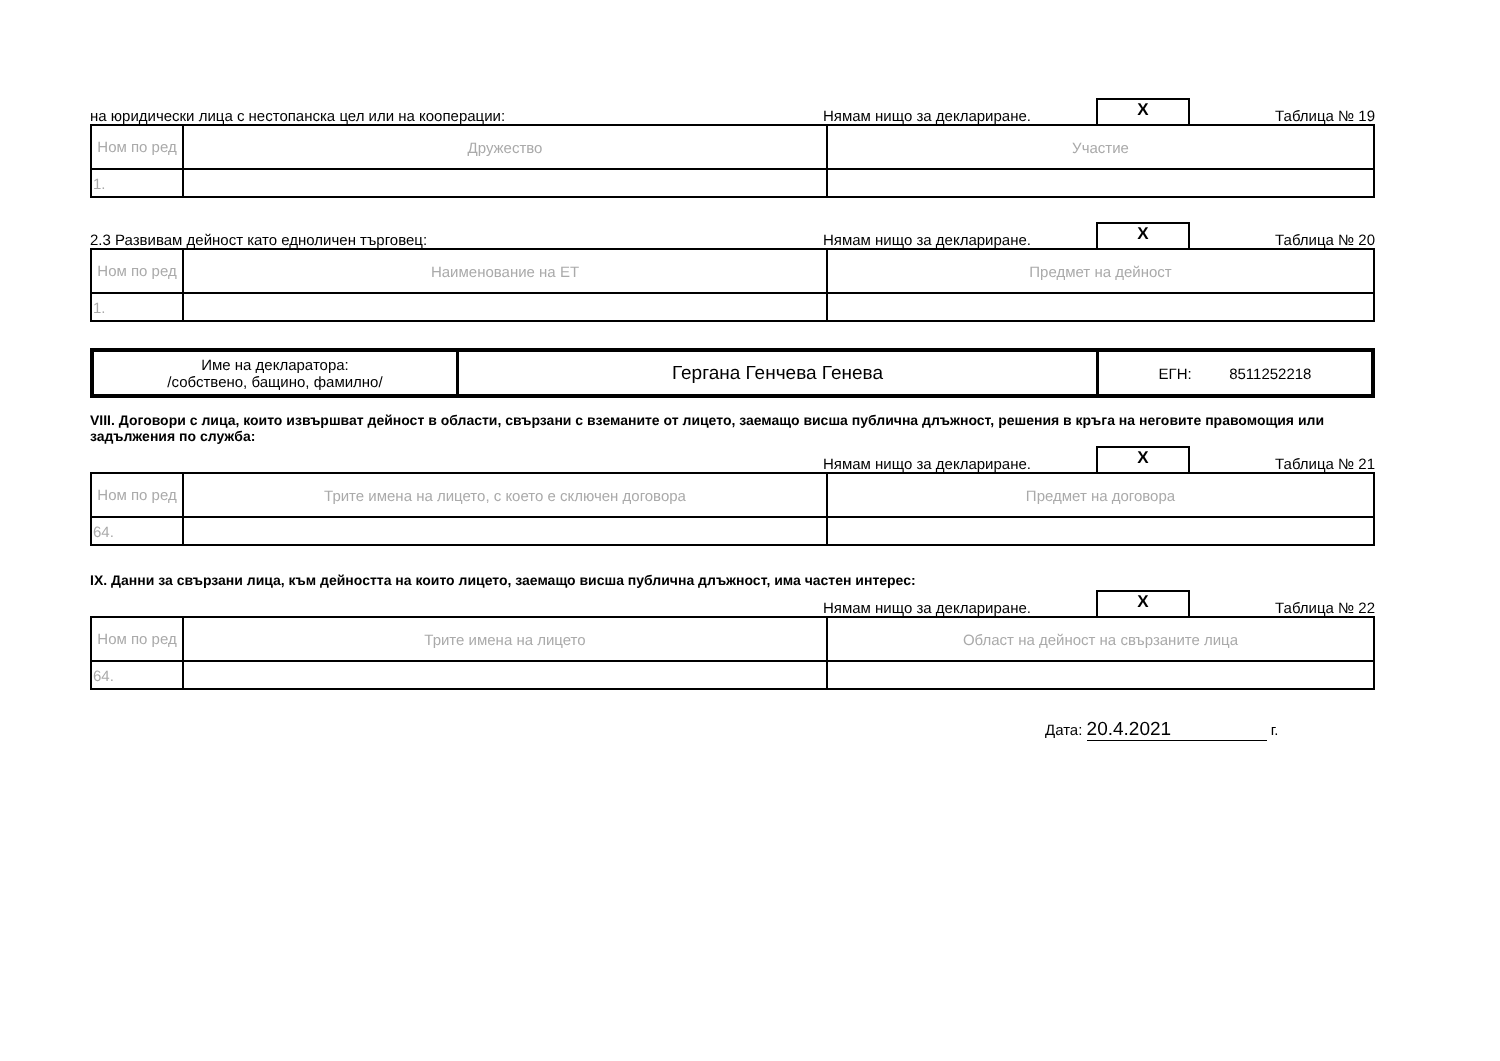на юридически лица с нестопанска цел или на кооперации: Нямам нищо за деклариране. X Таблица № 19
| Ном по ред | Дружество | Участие |
| 1. | | |
2.3 Развивам дейност като едноличен търговец: Нямам нищо за деклариране. X Таблица № 20
| Ном по ред | Наименование на ЕТ | Предмет на дейност |
| 1. | | |
| Име на декларатора: /собствено, бащино, фамилно/ | Гергана Генчева Генева | ЕГН: 8511252218 |
VIII. Договори с лица, които извършват дейност в области, свързани с вземаните от лицето, заемащо висша публична длъжност, решения в кръга на неговите правомощия или задължения по служба:
Нямам нищо за деклариране. X Таблица № 21
| Ном по ред | Трите имена на лицето, с което е сключен договора | Предмет на договора |
| 64. | | |
IX. Данни за свързани лица, към дейността на които лицето, заемащо висша публична длъжност, има частен интерес:
Нямам нищо за деклариране. X Таблица № 22
| Ном по ред | Трите имена на лицето | Област на дейност на свързаните лица |
| 64. | | |
Дата: 20.4.2021 г.